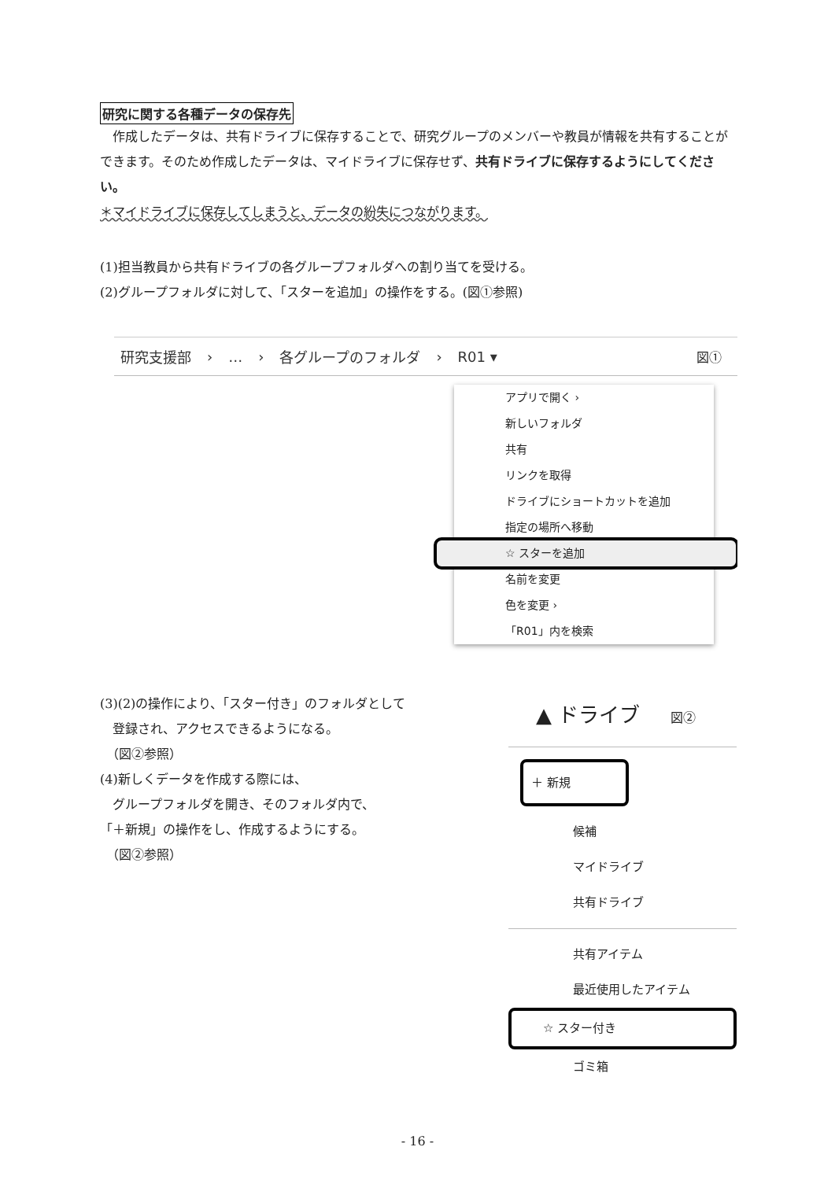研究に関する各種データの保存先
　作成したデータは、共有ドライブに保存することで、研究グループのメンバーや教員が情報を共有することができます。そのため作成したデータは、マイドライブに保存せず、共有ドライブに保存するようにしてください。
＊マイドライブに保存してしまうと、データの紛失につながります。
(1)担当教員から共有ドライブの各グループフォルダへの割り当てを受ける。
(2)グループフォルダに対して、「スターを追加」の操作をする。(図①参照)
研究支援部 › … › 各グループのフォルダ › R01 ▾
図①
アプリで開く ›
新しいフォルダ
共有
リンクを取得
ドライブにショートカットを追加
指定の場所へ移動
☆ スターを追加
名前を変更
色を変更 ›
「R01」内を検索
(3)(2)の操作により、「スター付き」のフォルダとして
　登録され、アクセスできるようになる。
　（図②参照）
(4)新しくデータを作成する際には、
　グループフォルダを開き、そのフォルダ内で、
「＋新規」の操作をし、作成するようにする。
　（図②参照）
▲ ドライブ 図②
＋ 新規
候補
マイドライブ
共有ドライブ
共有アイテム
最近使用したアイテム
☆ スター付き
ゴミ箱
- 16 -